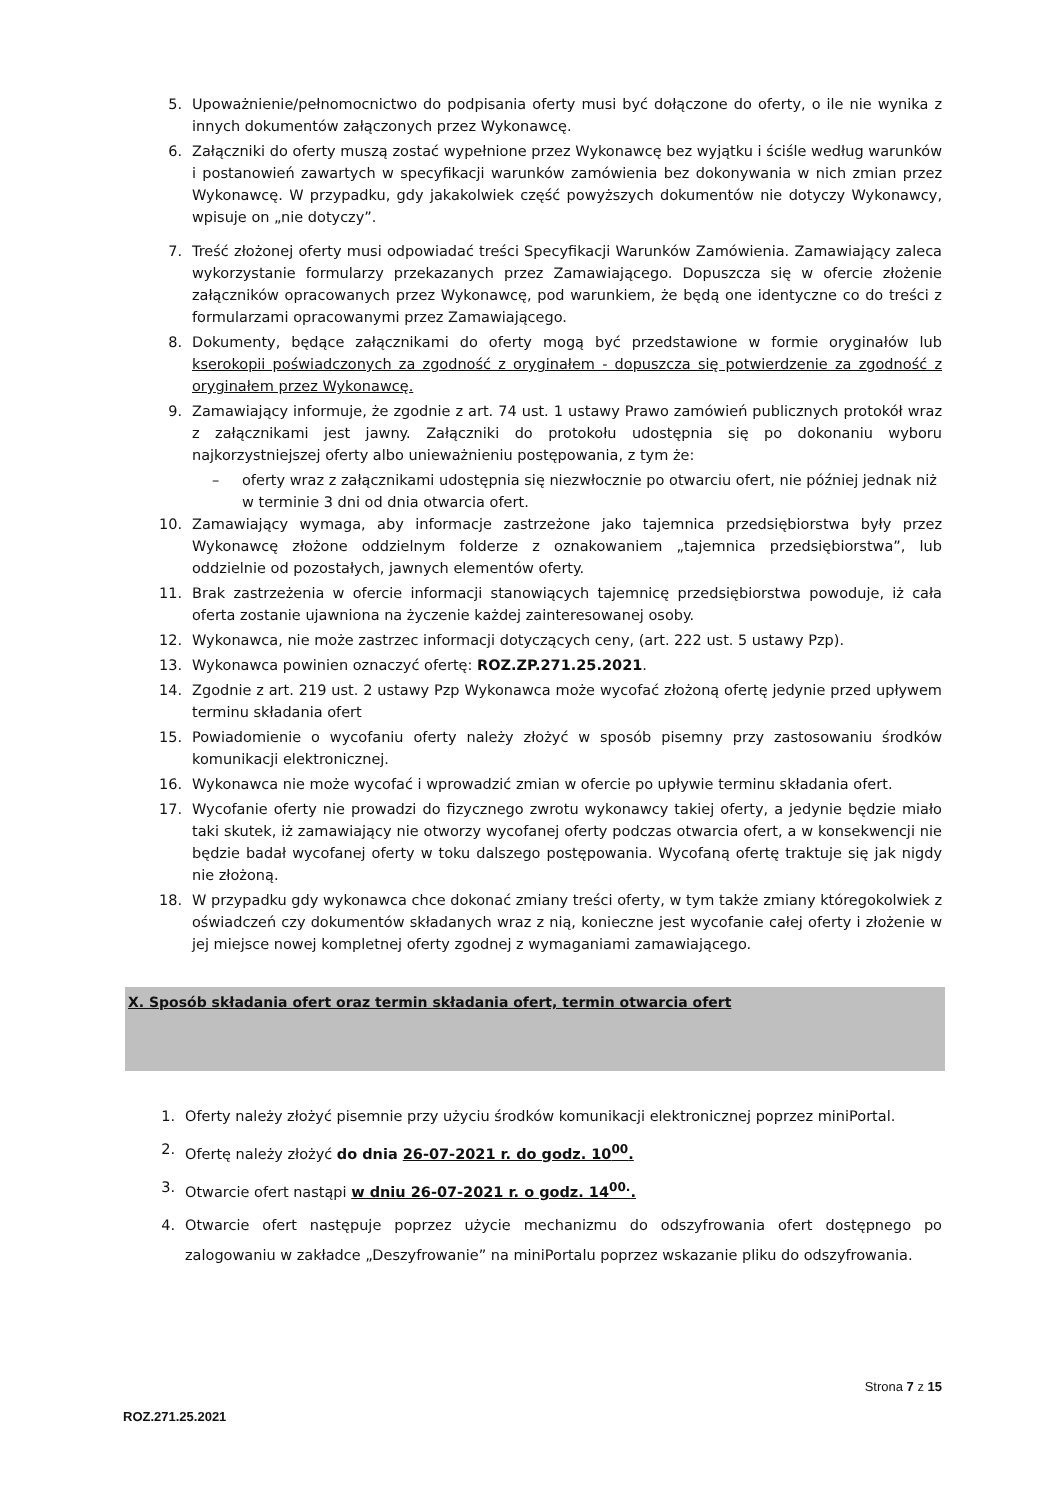5. Upoważnienie/pełnomocnictwo do podpisania oferty musi być dołączone do oferty, o ile nie wynika z innych dokumentów załączonych przez Wykonawcę.
6. Załączniki do oferty muszą zostać wypełnione przez Wykonawcę bez wyjątku i ściśle według warunków i postanowień zawartych w specyfikacji warunków zamówienia bez dokonywania w nich zmian przez Wykonawcę. W przypadku, gdy jakakolwiek część powyższych dokumentów nie dotyczy Wykonawcy, wpisuje on „nie dotyczy”.
7. Treść złożonej oferty musi odpowiadać treści Specyfikacji Warunków Zamówienia. Zamawiający zaleca wykorzystanie formularzy przekazanych przez Zamawiającego. Dopuszcza się w ofercie złożenie załączników opracowanych przez Wykonawcę, pod warunkiem, że będą one identyczne co do treści z formularzami opracowanymi przez Zamawiającego.
8. Dokumenty, będące załącznikami do oferty mogą być przedstawione w formie oryginałów lub kserokopii poświadczonych za zgodność z oryginałem - dopuszcza się potwierdzenie za zgodność z oryginałem przez Wykonawcę.
9. Zamawiający informuje, że zgodnie z art. 74 ust. 1 ustawy Prawo zamówień publicznych protokół wraz z załącznikami jest jawny. Załączniki do protokołu udostępnia się po dokonaniu wyboru najkorzystniejszej oferty albo unieważnieniu postępowania, z tym że:
– oferty wraz z załącznikami udostępnia się niezwłocznie po otwarciu ofert, nie później jednak niż w terminie 3 dni od dnia otwarcia ofert.
10. Zamawiający wymaga, aby informacje zastrzeżone jako tajemnica przedsiębiorstwa były przez Wykonawcę złożone oddzielnym folderze z oznakowaniem „tajemnica przedsiębiorstwa”, lub oddzielnie od pozostałych, jawnych elementów oferty.
11. Brak zastrzeżenia w ofercie informacji stanowiących tajemnicę przedsiębiorstwa powoduje, iż cała oferta zostanie ujawniona na życzenie każdej zainteresowanej osoby.
12. Wykonawca, nie może zastrzec informacji dotyczących ceny, (art. 222 ust. 5 ustawy Pzp).
13. Wykonawca powinien oznaczyć ofertę: ROZ.ZP.271.25.2021.
14. Zgodnie z art. 219 ust. 2 ustawy Pzp Wykonawca może wycofać złożoną ofertę jedynie przed upływem terminu składania ofert
15. Powiadomienie o wycofaniu oferty należy złożyć w sposób pisemny przy zastosowaniu środków komunikacji elektronicznej.
16. Wykonawca nie może wycofać i wprowadzić zmian w ofercie po upływie terminu składania ofert.
17. Wycofanie oferty nie prowadzi do fizycznego zwrotu wykonawcy takiej oferty, a jedynie będzie miało taki skutek, iż zamawiający nie otworzy wycofanej oferty podczas otwarcia ofert, a w konsekwencji nie będzie badał wycofanej oferty w toku dalszego postępowania. Wycofaną ofertę traktuje się jak nigdy nie złożoną.
18. W przypadku gdy wykonawca chce dokonać zmiany treści oferty, w tym także zmiany któregokolwiek z oświadczeń czy dokumentów składanych wraz z nią, konieczne jest wycofanie całej oferty i złożenie w jej miejsce nowej kompletnej oferty zgodnej z wymaganiami zamawiającego.
X. Sposób składania ofert oraz termin składania ofert, termin otwarcia ofert
1. Oferty należy złożyć pisemnie przy użyciu środków komunikacji elektronicznej poprzez miniPortal.
2. Ofertę należy złożyć do dnia 26-07-2021 r. do godz. 10<sup>00</sup>.
3. Otwarcie ofert nastąpi w dniu 26-07-2021 r. o godz. 14<sup>00.</sup>.
4. Otwarcie ofert następuje poprzez użycie mechanizmu do odszyfrowania ofert dostępnego po zalogowaniu w zakładce „Deszyfrowanie” na miniPortalu poprzez wskazanie pliku do odszyfrowania.
Strona 7 z 15
ROZ.271.25.2021